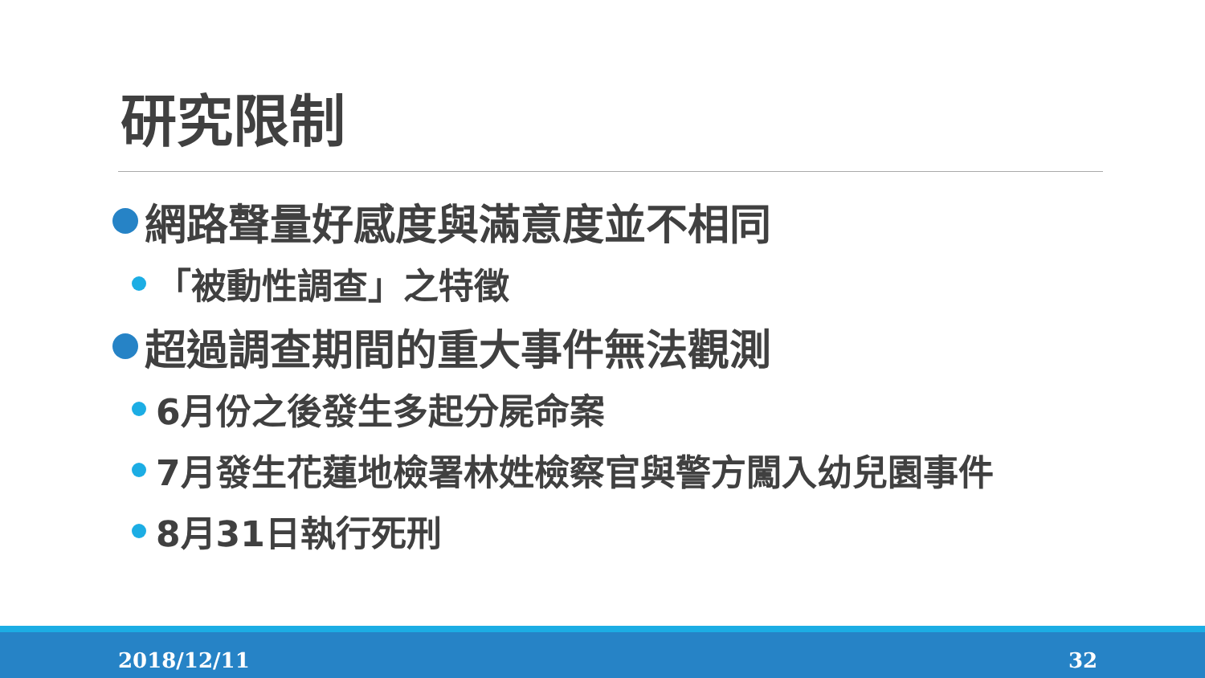研究限制
網路聲量好感度與滿意度並不相同
「被動性調查」之特徵
超過調查期間的重大事件無法觀測
6月份之後發生多起分屍命案
7月發生花蓮地檢署林姓檢察官與警方闖入幼兒園事件
8月31日執行死刑
2018/12/11 32